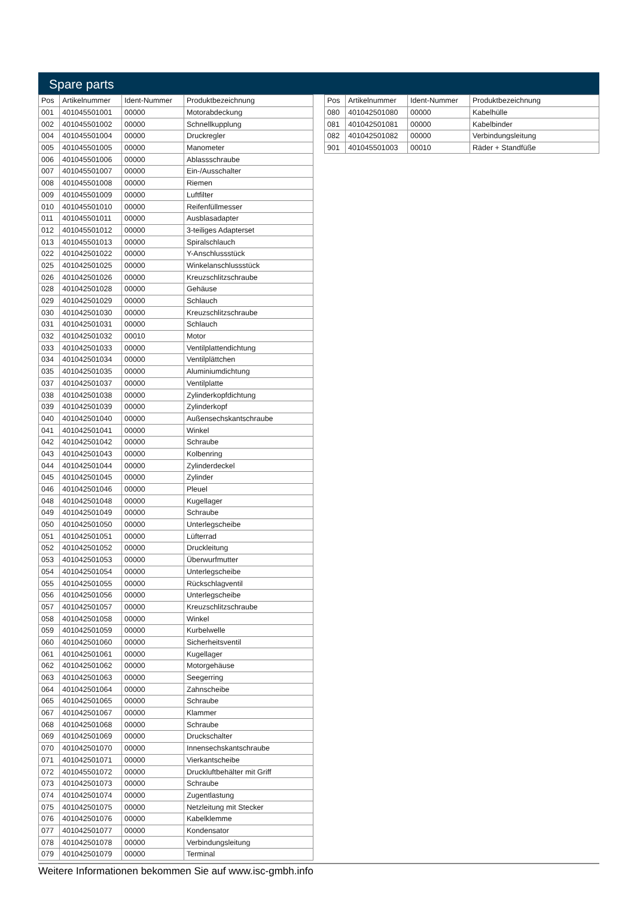Spare parts
| Pos | Artikelnummer | Ident-Nummer | Produktbezeichnung |
| --- | --- | --- | --- |
| 001 | 401045501001 | 00000 | Motorabdeckung |
| 002 | 401045501002 | 00000 | Schnellkupplung |
| 004 | 401045501004 | 00000 | Druckregler |
| 005 | 401045501005 | 00000 | Manometer |
| 006 | 401045501006 | 00000 | Ablassschraube |
| 007 | 401045501007 | 00000 | Ein-/Ausschalter |
| 008 | 401045501008 | 00000 | Riemen |
| 009 | 401045501009 | 00000 | Luftfilter |
| 010 | 401045501010 | 00000 | Reifenfüllmesser |
| 011 | 401045501011 | 00000 | Ausblasadapter |
| 012 | 401045501012 | 00000 | 3-teiliges Adapterset |
| 013 | 401045501013 | 00000 | Spiralschlauch |
| 022 | 401042501022 | 00000 | Y-Anschlussstück |
| 025 | 401042501025 | 00000 | Winkelanschlussstück |
| 026 | 401042501026 | 00000 | Kreuzschlitzschraube |
| 028 | 401042501028 | 00000 | Gehäuse |
| 029 | 401042501029 | 00000 | Schlauch |
| 030 | 401042501030 | 00000 | Kreuzschlitzschraube |
| 031 | 401042501031 | 00000 | Schlauch |
| 032 | 401042501032 | 00010 | Motor |
| 033 | 401042501033 | 00000 | Ventilplattendichtung |
| 034 | 401042501034 | 00000 | Ventilplättchen |
| 035 | 401042501035 | 00000 | Aluminiumdichtung |
| 037 | 401042501037 | 00000 | Ventilplatte |
| 038 | 401042501038 | 00000 | Zylinderkopfdichtung |
| 039 | 401042501039 | 00000 | Zylinderkopf |
| 040 | 401042501040 | 00000 | Außensechskantschraube |
| 041 | 401042501041 | 00000 | Winkel |
| 042 | 401042501042 | 00000 | Schraube |
| 043 | 401042501043 | 00000 | Kolbenring |
| 044 | 401042501044 | 00000 | Zylinderdeckel |
| 045 | 401042501045 | 00000 | Zylinder |
| 046 | 401042501046 | 00000 | Pleuel |
| 048 | 401042501048 | 00000 | Kugellager |
| 049 | 401042501049 | 00000 | Schraube |
| 050 | 401042501050 | 00000 | Unterlegscheibe |
| 051 | 401042501051 | 00000 | Lüfterrad |
| 052 | 401042501052 | 00000 | Druckleitung |
| 053 | 401042501053 | 00000 | Überwurfmutter |
| 054 | 401042501054 | 00000 | Unterlegscheibe |
| 055 | 401042501055 | 00000 | Rückschlagventil |
| 056 | 401042501056 | 00000 | Unterlegscheibe |
| 057 | 401042501057 | 00000 | Kreuzschlitzschraube |
| 058 | 401042501058 | 00000 | Winkel |
| 059 | 401042501059 | 00000 | Kurbelwelle |
| 060 | 401042501060 | 00000 | Sicherheitsventil |
| 061 | 401042501061 | 00000 | Kugellager |
| 062 | 401042501062 | 00000 | Motorgehäuse |
| 063 | 401042501063 | 00000 | Seegerring |
| 064 | 401042501064 | 00000 | Zahnscheibe |
| 065 | 401042501065 | 00000 | Schraube |
| 067 | 401042501067 | 00000 | Klammer |
| 068 | 401042501068 | 00000 | Schraube |
| 069 | 401042501069 | 00000 | Druckschalter |
| 070 | 401042501070 | 00000 | Innensechskantschraube |
| 071 | 401042501071 | 00000 | Vierkantscheibe |
| 072 | 401045501072 | 00000 | Druckluftbehälter mit Griff |
| 073 | 401042501073 | 00000 | Schraube |
| 074 | 401042501074 | 00000 | Zugentlastung |
| 075 | 401042501075 | 00000 | Netzleitung mit Stecker |
| 076 | 401042501076 | 00000 | Kabelklemme |
| 077 | 401042501077 | 00000 | Kondensator |
| 078 | 401042501078 | 00000 | Verbindungsleitung |
| 079 | 401042501079 | 00000 | Terminal |
| Pos | Artikelnummer | Ident-Nummer | Produktbezeichnung |
| --- | --- | --- | --- |
| 080 | 401042501080 | 00000 | Kabelhülle |
| 081 | 401042501081 | 00000 | Kabelbinder |
| 082 | 401042501082 | 00000 | Verbindungsleitung |
| 901 | 401045501003 | 00010 | Räder + Standfüße |
Weitere Informationen bekommen Sie auf www.isc-gmbh.info